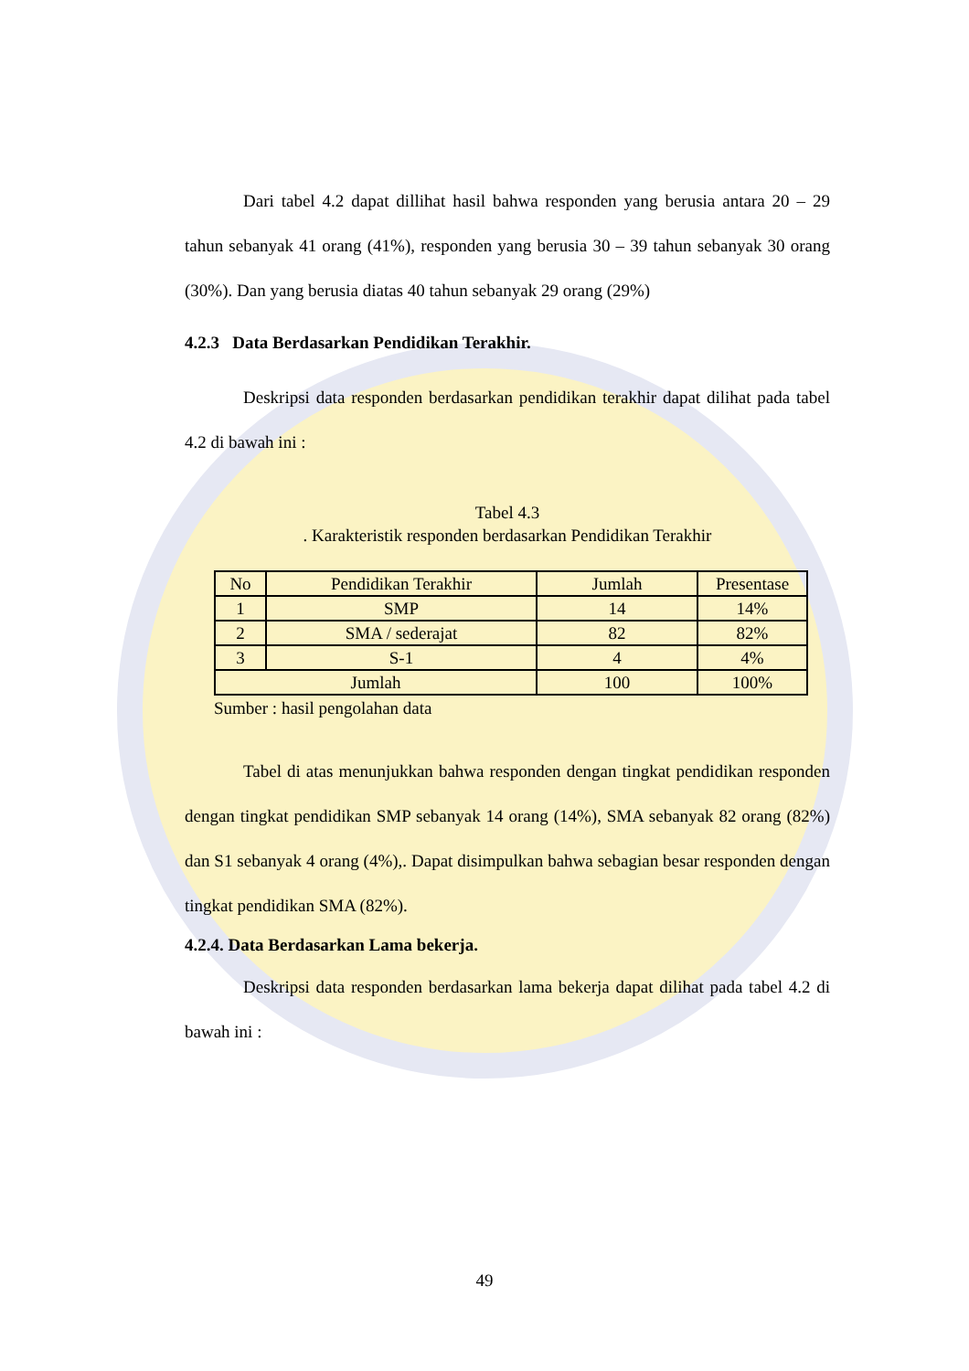Dari tabel 4.2 dapat dillihat hasil bahwa responden yang berusia antara 20 – 29 tahun sebanyak 41 orang (41%), responden yang berusia 30 – 39 tahun sebanyak 30 orang (30%). Dan yang berusia diatas 40 tahun sebanyak 29 orang (29%)
4.2.3 Data Berdasarkan Pendidikan Terakhir.
Deskripsi data responden berdasarkan pendidikan terakhir dapat dilihat pada tabel 4.2 di bawah ini :
Tabel 4.3
. Karakteristik responden berdasarkan Pendidikan Terakhir
| No | Pendidikan Terakhir | Jumlah | Presentase |
| --- | --- | --- | --- |
| 1 | SMP | 14 | 14% |
| 2 | SMA / sederajat | 82 | 82% |
| 3 | S-1 | 4 | 4% |
| Jumlah | | 100 | 100% |
Sumber : hasil pengolahan data
Tabel di atas menunjukkan bahwa responden dengan tingkat pendidikan responden dengan tingkat pendidikan SMP sebanyak 14 orang (14%), SMA sebanyak 82 orang (82%) dan S1 sebanyak 4 orang (4%),. Dapat disimpulkan bahwa sebagian besar responden dengan tingkat pendidikan SMA (82%).
4.2.4. Data Berdasarkan Lama bekerja.
Deskripsi data responden berdasarkan lama bekerja dapat dilihat pada tabel 4.2 di bawah ini :
49